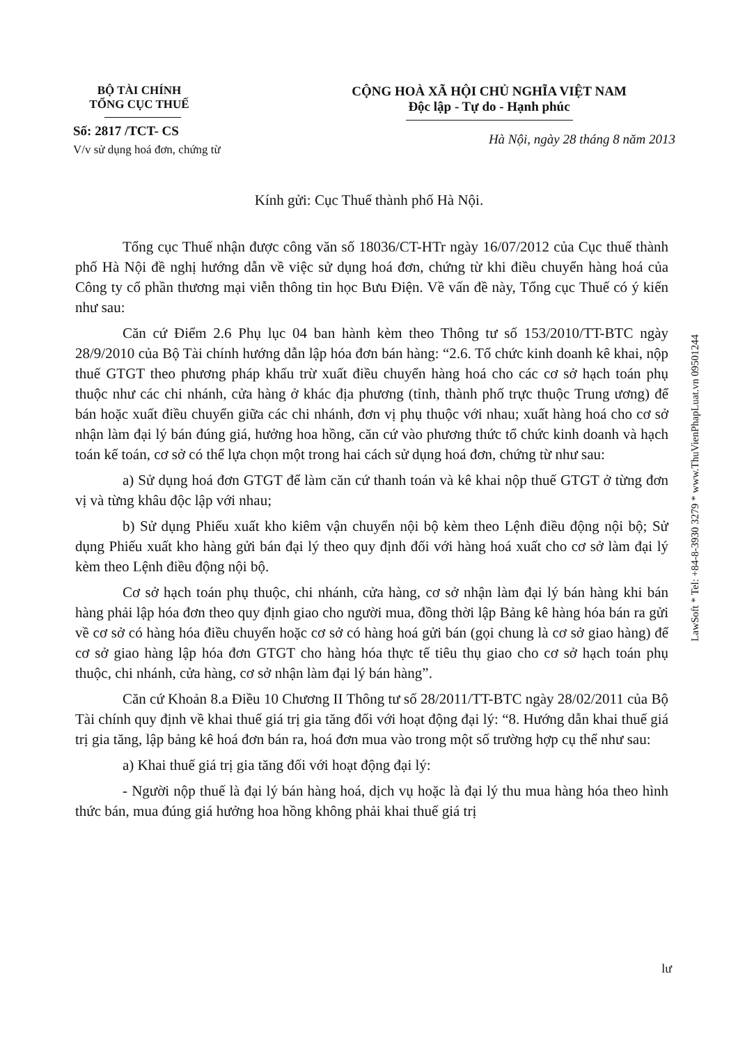BỘ TÀI CHÍNH
TỔNG CỤC THUẾ
Số: 2817 /TCT- CS
V/v sử dụng hoá đơn, chứng từ
CỘNG HOÀ XÃ HỘI CHỦ NGHĨA VIỆT NAM
Độc lập - Tự do - Hạnh phúc
Hà Nội, ngày 28 tháng 8 năm 2013
Kính gửi: Cục Thuế thành phố Hà Nội.
Tổng cục Thuế nhận được công văn số 18036/CT-HTr ngày 16/07/2012 của Cục thuế thành phố Hà Nội đề nghị hướng dẫn về việc sử dụng hoá đơn, chứng từ khi điều chuyển hàng hoá của Công ty cổ phần thương mại viễn thông tin học Bưu Điện. Về vấn đề này, Tổng cục Thuế có ý kiến như sau:
Căn cứ Điểm 2.6 Phụ lục 04 ban hành kèm theo Thông tư số 153/2010/TT-BTC ngày 28/9/2010 của Bộ Tài chính hướng dẫn lập hóa đơn bán hàng: “2.6. Tổ chức kinh doanh kê khai, nộp thuế GTGT theo phương pháp khấu trừ xuất điều chuyển hàng hoá cho các cơ sở hạch toán phụ thuộc như các chi nhánh, cửa hàng ở khác địa phương (tỉnh, thành phố trực thuộc Trung ương) để bán hoặc xuất điều chuyển giữa các chi nhánh, đơn vị phụ thuộc với nhau; xuất hàng hoá cho cơ sở nhận làm đại lý bán đúng giá, hưởng hoa hồng, căn cứ vào phương thức tổ chức kinh doanh và hạch toán kế toán, cơ sở có thể lựa chọn một trong hai cách sử dụng hoá đơn, chứng từ như sau:
a) Sử dụng hoá đơn GTGT để làm căn cứ thanh toán và kê khai nộp thuế GTGT ở từng đơn vị và từng khâu độc lập với nhau;
b) Sử dụng Phiếu xuất kho kiêm vận chuyển nội bộ kèm theo Lệnh điều động nội bộ; Sử dụng Phiếu xuất kho hàng gửi bán đại lý theo quy định đối với hàng hoá xuất cho cơ sở làm đại lý kèm theo Lệnh điều động nội bộ.
Cơ sở hạch toán phụ thuộc, chi nhánh, cửa hàng, cơ sở nhận làm đại lý bán hàng khi bán hàng phải lập hóa đơn theo quy định giao cho người mua, đồng thời lập Bảng kê hàng hóa bán ra gửi về cơ sở có hàng hóa điều chuyển hoặc cơ sở có hàng hoá gửi bán (gọi chung là cơ sở giao hàng) để cơ sở giao hàng lập hóa đơn GTGT cho hàng hóa thực tế tiêu thụ giao cho cơ sở hạch toán phụ thuộc, chi nhánh, cửa hàng, cơ sở nhận làm đại lý bán hàng”.
Căn cứ Khoản 8.a Điều 10 Chương II Thông tư số 28/2011/TT-BTC ngày 28/02/2011 của Bộ Tài chính quy định về khai thuế giá trị gia tăng đối với hoạt động đại lý: “8. Hướng dẫn khai thuế giá trị gia tăng, lập bảng kê hoá đơn bán ra, hoá đơn mua vào trong một số trường hợp cụ thể như sau:
a) Khai thuế giá trị gia tăng đối với hoạt động đại lý:
- Người nộp thuế là đại lý bán hàng hoá, dịch vụ hoặc là đại lý thu mua hàng hóa theo hình thức bán, mua đúng giá hưởng hoa hồng không phải khai thuế giá trị
lư
LawSoft * Tel: +84-8-3930 3279 * www.ThuVienPhapLuat.vn 09501244